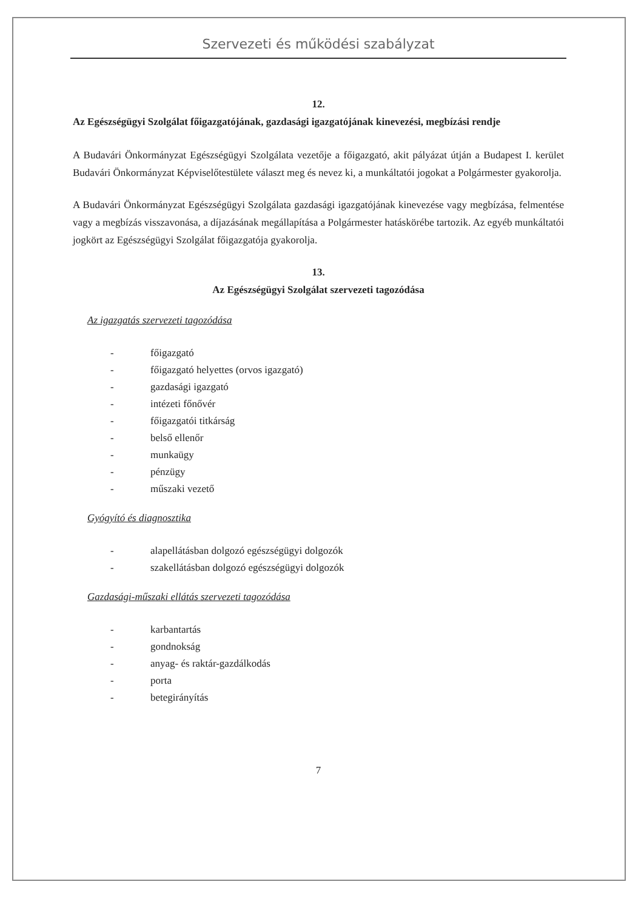Szervezeti és működési szabályzat
12.
Az Egészségügyi Szolgálat főigazgatójának, gazdasági igazgatójának kinevezési, megbízási rendje
A Budavári Önkormányzat Egészségügyi Szolgálata vezetője a főigazgató, akit pályázat útján a Budapest I. kerület Budavári Önkormányzat Képviselőtestülete választ meg és nevez ki, a munkáltatói jogokat a Polgármester gyakorolja.
A Budavári Önkormányzat Egészségügyi Szolgálata gazdasági igazgatójának kinevezése vagy megbízása, felmentése vagy a megbízás visszavonása, a díjazásának megállapítása a Polgármester hatáskörébe tartozik. Az egyéb munkáltatói jogkört az Egészségügyi Szolgálat főigazgatója gyakorolja.
13.
Az Egészségügyi Szolgálat szervezeti tagozódása
Az igazgatás szervezeti tagozódása
- főigazgató
- főigazgató helyettes (orvos igazgató)
- gazdasági igazgató
- intézeti főnővér
- főigazgatói titkárság
- belső ellenőr
- munkaügy
- pénzügy
- műszaki vezető
Gyógyító és diagnosztika
- alapellátásban dolgozó egészségügyi dolgozók
- szakellátásban dolgozó egészségügyi dolgozók
Gazdasági-műszaki ellátás szervezeti tagozódása
- karbantartás
- gondnokság
- anyag- és raktár-gazdálkodás
- porta
- betegirányítás
7